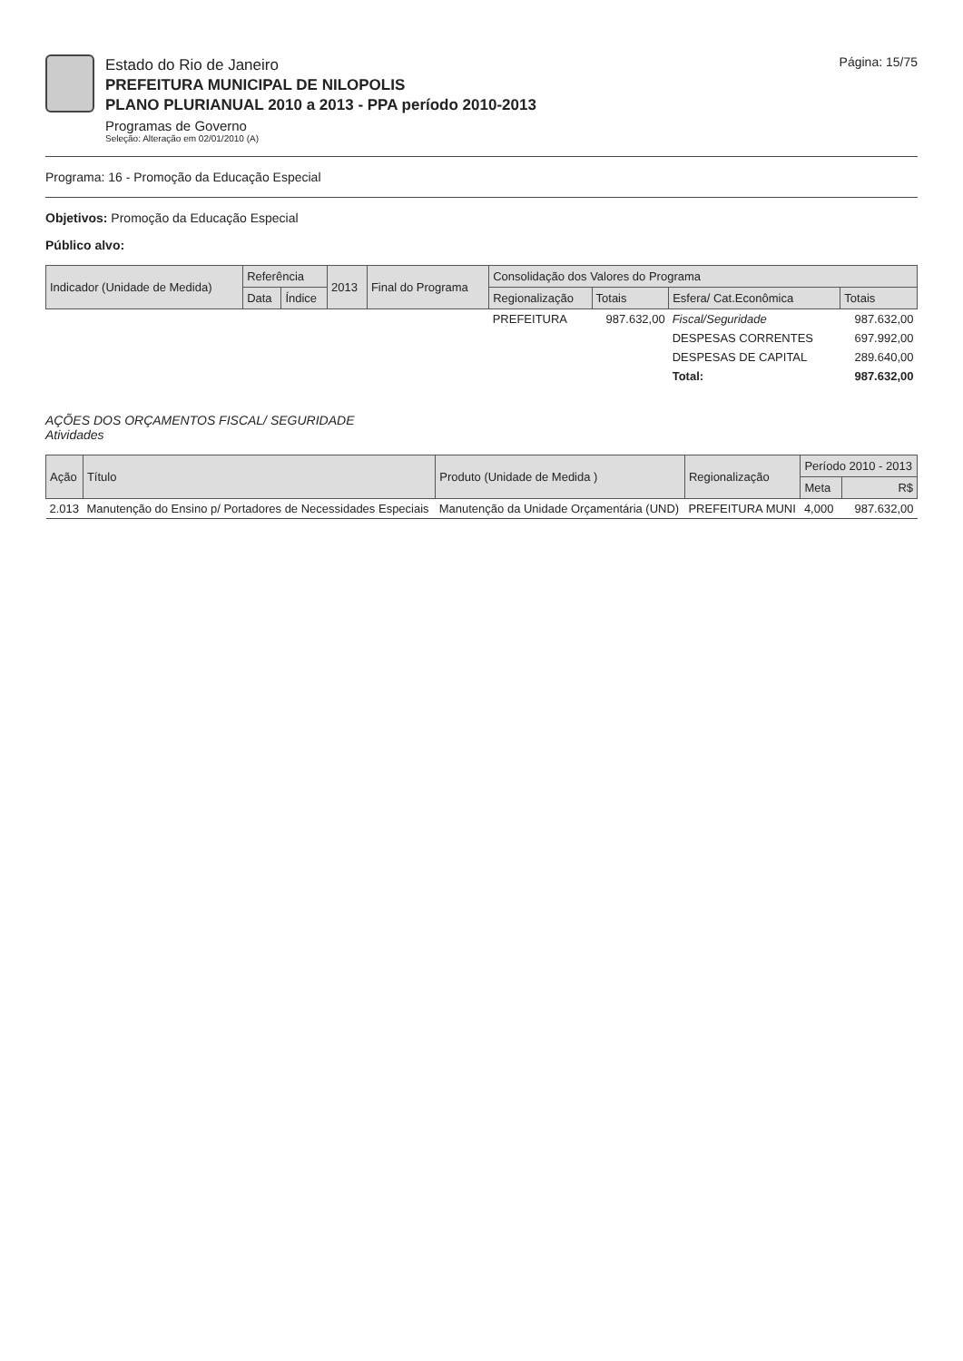Estado do Rio de Janeiro
PREFEITURA MUNICIPAL DE NILOPOLIS
PLANO PLURIANUAL 2010 a 2013 - PPA período 2010-2013
Programas de Governo
Seleção: Alteração em 02/01/2010 (A)
Página: 15/75
Programa: 16 - Promoção da Educação Especial
Objetivos: Promoção da Educação Especial
Público alvo:
| Indicador (Unidade de Medida) | Referência | | 2013 | Final do Programa | Consolidação dos Valores do Programa | | | |
| --- | --- | --- | --- | --- | --- | --- | --- | --- |
| | Data | Índice | | | Regionalização | Totais | Esfera/ Cat.Econômica | Totais |
| | | | | | PREFEITURA | 987.632,00 | Fiscal/Seguridade | 987.632,00 |
| | | | | | | | DESPESAS CORRENTES | 697.992,00 |
| | | | | | | | DESPESAS DE CAPITAL | 289.640,00 |
| | | | | | | | Total: | 987.632,00 |
AÇÕES DOS ORÇAMENTOS FISCAL/ SEGURIDADE
Atividades
| Ação | Título | Produto (Unidade de Medida ) | Regionalização | Período 2010 - 2013 | |
| --- | --- | --- | --- | --- | --- |
| | | | | Meta | R$ |
| 2.013 | Manutenção do Ensino p/ Portadores de Necessidades Especiais | Manutenção da Unidade Orçamentária (UND) | PREFEITURA MUNI | 4,000 | 987.632,00 |